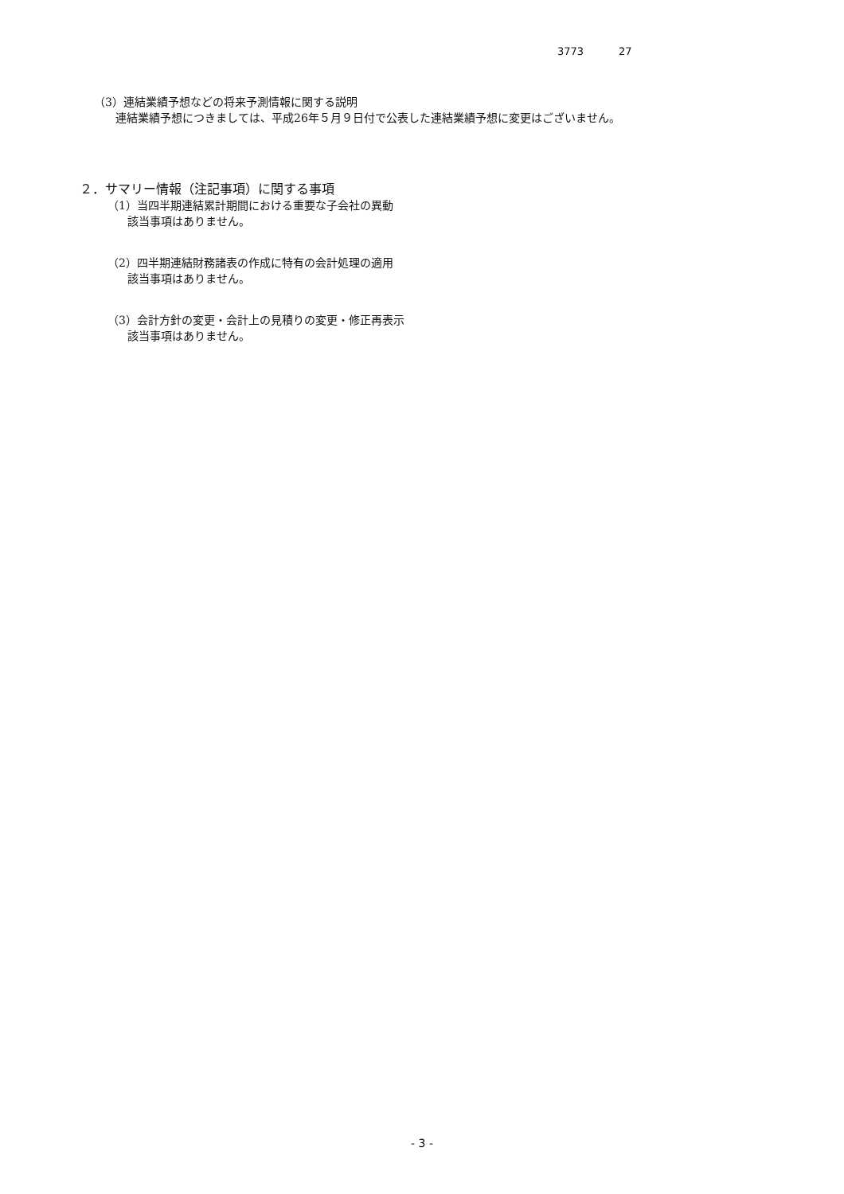3773 27
（3）連結業績予想などの将来予測情報に関する説明
連結業績予想につきましては、平成26年５月９日付で公表した連結業績予想に変更はございません。
２．サマリー情報（注記事項）に関する事項
（1）当四半期連結累計期間における重要な子会社の異動
該当事項はありません。
（2）四半期連結財務諸表の作成に特有の会計処理の適用
該当事項はありません。
（3）会計方針の変更・会計上の見積りの変更・修正再表示
該当事項はありません。
- 3 -